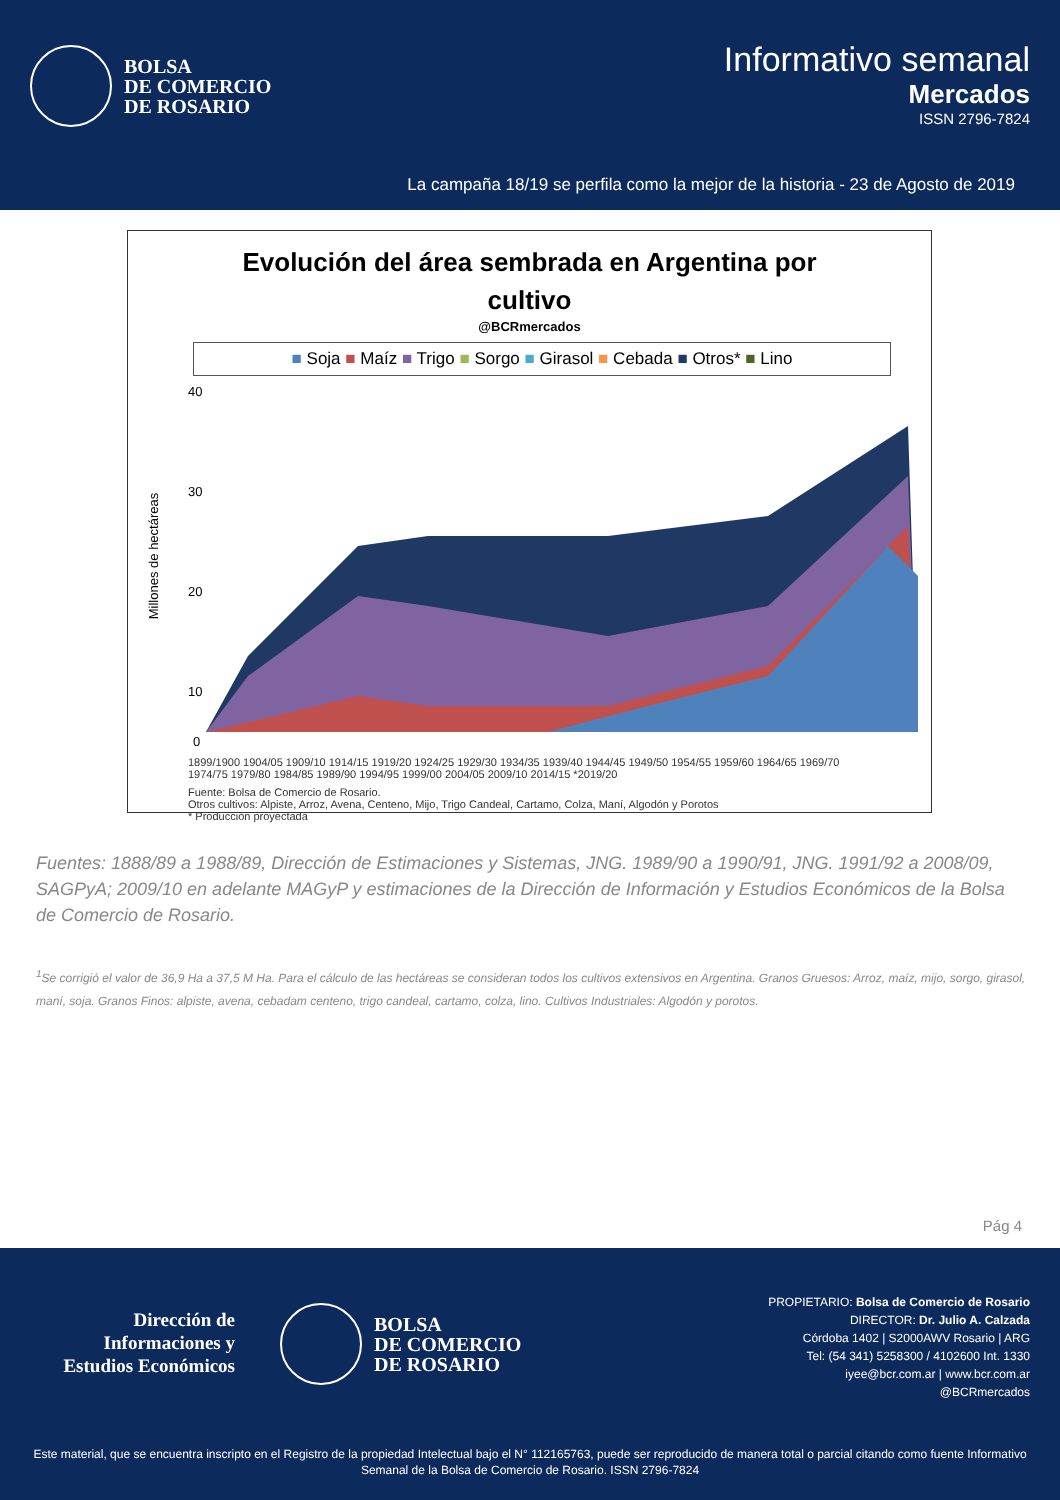BOLSA
DE COMERCIO
DE ROSARIO
Informativo semanal
Mercados
ISSN 2796-7824
La campaña 18/19 se perfila como la mejor de la historia - 23 de Agosto de 2019
Evolución del área sembrada en Argentina por cultivo
@BCRmercados
■ Soja ■ Maíz ■ Trigo ■ Sorgo ■ Girasol ■ Cebada ■ Otros* ■ Lino
Millones de hectáreas
40
30
20
10
0
1899/1900 1904/05 1909/10 1914/15 1919/20 1924/25 1929/30 1934/35 1939/40 1944/45 1949/50 1954/55 1959/60 1964/65 1969/70 1974/75 1979/80 1984/85 1989/90 1994/95 1999/00 2004/05 2009/10 2014/15 *2019/20
Fuente: Bolsa de Comercio de Rosario.
Otros cultivos: Alpiste, Arroz, Avena, Centeno, Mijo, Trigo Candeal, Cartamo, Colza, Maní, Algodón y Porotos
* Producción proyectada
Fuentes: 1888/89 a 1988/89, Dirección de Estimaciones y Sistemas, JNG. 1989/90 a 1990/91, JNG. 1991/92 a 2008/09, SAGPyA; 2009/10 en adelante MAGyP y estimaciones de la Dirección de Información y Estudios Económicos de la Bolsa de Comercio de Rosario.
<sup>1</sup> Se corrigió el valor de 36,9 Ha a 37,5 M Ha. Para el cálculo de las hectáreas se consideran todos los cultivos extensivos en Argentina. Granos Gruesos: Arroz, maíz, mijo, sorgo, girasol, maní, soja. Granos Finos: alpiste, avena, cebadam centeno, trigo candeal, cartamo, colza, lino. Cultivos Industriales: Algodón y porotos.
Pág 4
Dirección de Informaciones y Estudios Económicos
BOLSA
DE COMERCIO
DE ROSARIO
PROPIETARIO: Bolsa de Comercio de Rosario
DIRECTOR: Dr. Julio A. Calzada
Córdoba 1402 | S2000AWV Rosario | ARG
Tel: (54 341) 5258300 / 4102600 Int. 1330
iyee@bcr.com.ar | www.bcr.com.ar
@BCRmercados
Este material, que se encuentra inscripto en el Registro de la propiedad Intelectual bajo el N° 112165763, puede ser reproducido de manera total o parcial citando como fuente Informativo Semanal de la Bolsa de Comercio de Rosario. ISSN 2796-7824